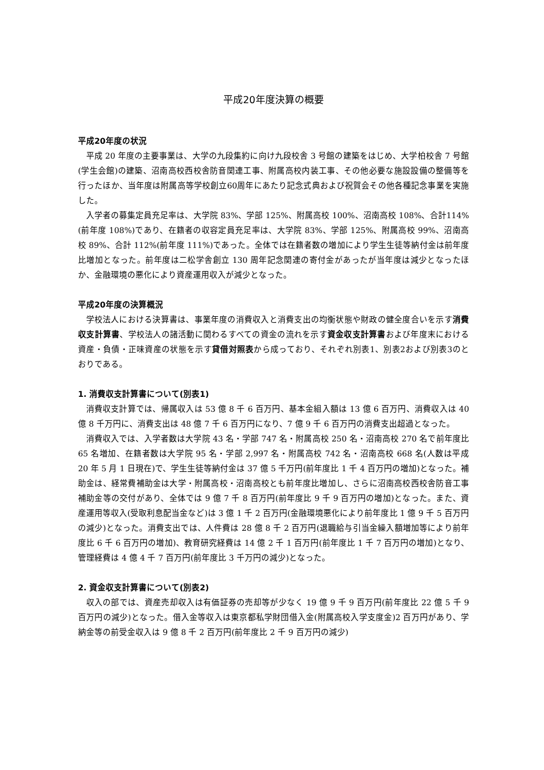平成20年度決算の概要
平成20年度の状況
平成 20 年度の主要事業は、大学の九段集約に向け九段校舎 3 号館の建築をはじめ、大学柏校舎 7 号館(学生会館)の建築、沼南高校西校舎防音関連工事、附属高校内装工事、その他必要な施設設備の整備等を行ったほか、当年度は附属高等学校創立60周年にあたり記念式典および祝賀会その他各種記念事業を実施した。
入学者の募集定員充足率は、大学院 83%、学部 125%、附属高校 100%、沼南高校 108%、合計114%(前年度 108%)であり、在籍者の収容定員充足率は、大学院 83%、学部 125%、附属高校 99%、沼南高校 89%、合計 112%(前年度 111%)であった。全体では在籍者数の増加により学生生徒等納付金は前年度比増加となった。前年度は二松学舎創立 130 周年記念関連の寄付金があったが当年度は減少となったほか、金融環境の悪化により資産運用収入が減少となった。
平成20年度の決算概況
学校法人における決算書は、事業年度の消費収入と消費支出の均衡状態や財政の健全度合いを示す消費収支計算書、学校法人の諸活動に関わるすべての資金の流れを示す資金収支計算書および年度末における資産・負債・正味資産の状態を示す貸借対照表から成っており、それぞれ別表1、別表2および別表3のとおりである。
1. 消費収支計算書について(別表1)
消費収支計算では、帰属収入は 53 億 8 千 6 百万円、基本金組入額は 13 億 6 百万円、消費収入は 40 億 8 千万円に、消費支出は 48 億 7 千 6 百万円になり、7 億 9 千 6 百万円の消費支出超過となった。
消費収入では、入学者数は大学院 43 名・学部 747 名・附属高校 250 名・沼南高校 270 名で前年度比 65 名増加、在籍者数は大学院 95 名・学部 2,997 名・附属高校 742 名・沼南高校 668 名(人数は平成 20 年 5 月 1 日現在)で、学生生徒等納付金は 37 億 5 千万円(前年度比 1 千 4 百万円の増加)となった。補助金は、経常費補助金は大学・附属高校・沼南高校とも前年度比増加し、さらに沼南高校西校舎防音工事補助金等の交付があり、全体では 9 億 7 千 8 百万円(前年度比 9 千 9 百万円の増加)となった。また、資産運用等収入(受取利息配当金など)は 3 億 1 千 2 百万円(金融環境悪化により前年度比 1 億 9 千 5 百万円の減少)となった。消費支出では、人件費は 28 億 8 千 2 百万円(退職給与引当金繰入額増加等により前年度比 6 千 6 百万円の増加)、教育研究経費は 14 億 2 千 1 百万円(前年度比 1 千 7 百万円の増加)となり、管理経費は 4 億 4 千 7 百万円(前年度比 3 千万円の減少)となった。
2. 資金収支計算書について(別表2)
収入の部では、資産売却収入は有価証券の売却等が少なく 19 億 9 千 9 百万円(前年度比 22 億 5 千 9 百万円の減少)となった。借入金等収入は東京都私学財団借入金(附属高校入学支度金)2 百万円があり、学納金等の前受金収入は 9 億 8 千 2 百万円(前年度比 2 千 9 百万円の減少)